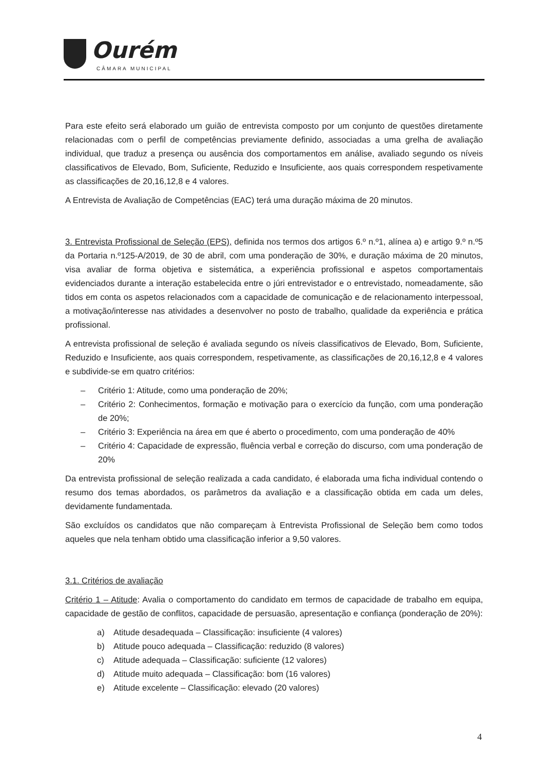Ourém
CÂMARA MUNICIPAL
Para este efeito será elaborado um guião de entrevista composto por um conjunto de questões diretamente relacionadas com o perfil de competências previamente definido, associadas a uma grelha de avaliação individual, que traduz a presença ou ausência dos comportamentos em análise, avaliado segundo os níveis classificativos de Elevado, Bom, Suficiente, Reduzido e Insuficiente, aos quais correspondem respetivamente as classificações de 20,16,12,8 e 4 valores.
A Entrevista de Avaliação de Competências (EAC) terá uma duração máxima de 20 minutos.
3. Entrevista Profissional de Seleção (EPS), definida nos termos dos artigos 6.º n.º1, alínea a) e artigo 9.º n.º5 da Portaria n.º125-A/2019, de 30 de abril, com uma ponderação de 30%, e duração máxima de 20 minutos, visa avaliar de forma objetiva e sistemática, a experiência profissional e aspetos comportamentais evidenciados durante a interação estabelecida entre o júri entrevistador e o entrevistado, nomeadamente, são tidos em conta os aspetos relacionados com a capacidade de comunicação e de relacionamento interpessoal, a motivação/interesse nas atividades a desenvolver no posto de trabalho, qualidade da experiência e prática profissional.
A entrevista profissional de seleção é avaliada segundo os níveis classificativos de Elevado, Bom, Suficiente, Reduzido e Insuficiente, aos quais correspondem, respetivamente, as classificações de 20,16,12,8 e 4 valores e subdivide-se em quatro critérios:
‒ Critério 1: Atitude, como uma ponderação de 20%;
‒ Critério 2: Conhecimentos, formação e motivação para o exercício da função, com uma ponderação de 20%;
‒ Critério 3: Experiência na área em que é aberto o procedimento, com uma ponderação de 40%
‒ Critério 4: Capacidade de expressão, fluência verbal e correção do discurso, com uma ponderação de 20%
Da entrevista profissional de seleção realizada a cada candidato, é elaborada uma ficha individual contendo o resumo dos temas abordados, os parâmetros da avaliação e a classificação obtida em cada um deles, devidamente fundamentada.
São excluídos os candidatos que não compareçam à Entrevista Profissional de Seleção bem como todos aqueles que nela tenham obtido uma classificação inferior a 9,50 valores.
3.1. Critérios de avaliação
Critério 1 – Atitude: Avalia o comportamento do candidato em termos de capacidade de trabalho em equipa, capacidade de gestão de conflitos, capacidade de persuasão, apresentação e confiança (ponderação de 20%):
a) Atitude desadequada – Classificação: insuficiente (4 valores)
b) Atitude pouco adequada – Classificação: reduzido (8 valores)
c) Atitude adequada – Classificação: suficiente (12 valores)
d) Atitude muito adequada – Classificação: bom (16 valores)
e) Atitude excelente – Classificação: elevado (20 valores)
4